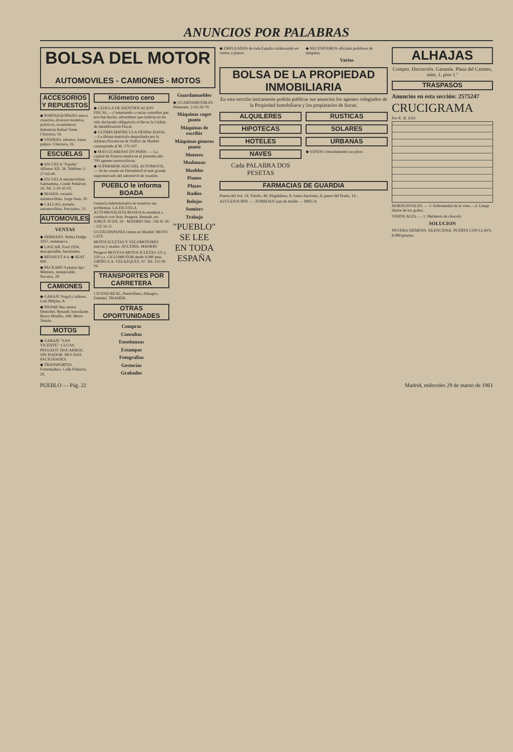ANUNCIOS POR PALABRAS
BOLSA DEL MOTOR
AUTOMOVILES - CAMIONES - MOTOS
ACCESORIOS Y REPUESTOS
◆ PORTAEQUIPAJES nueva creación, diversos modelos, prácticos, económicos. Industrias Rafael Yuste. Churruca, 16.
◆ VISERAS, adornos, lonas pulpos. Churruca, 16.
ESCUELAS
◆ ESCUELA "España" Alfonso XII, 58. Teléfono 2-27-62-44.
◆ ESCUELA automovilista Salmantina. Conde Peñalver, 24. Tel. 2-35-41-02.
◆ BOADA, escuela automovilista. Jorge Juan, 50.
◆ CALLAO, escuela automovilista. Preciados, 23.
AUTOMOVILES
VENTAS
◆ HERRANZ: Rubia Dodge 1957, seminueva.
◆ LASCAR: Ford 1954, descapotable, baratísimo.
◆ RENAULT 4-4. ◆ SEAT 600.
◆ PACKARD 9 plazas tipo Ministro, inmejorable. Navarra, 28.
CAMIONES
◆ GARAJE Nogal y talleres. Luis Mitjáns, 8.
◆ PHAME Reo motor Henschel, Renault, basculante. Bravo Murillo, 308. Metro Tetuán.
MOTOS
◆ GARAJE "SAN VICENTE": CLUAS. PEUGEOT. ISOCARROS. SIN FIADOR. MUCHAS FACILIDADES.
◆ TRANSPORTES Extremadura. Calle Palencia, 29.
Kilómetro cero
◆ CEDULA DE IDENTIFICACION FISCAL.—Contestando a varias consultas que nos han hecho, advertimos que todavía no ha sido declarado obligatorio el llevar la Cédula de Identificación Fiscal.
◆ ULTIMA MATRICULA DESPACHADA.—La última matrícula despachada por la Jefatura Provincial de Tráfico de Madrid corresponde al M. 270.247.
◆ MAS GUARDIAS EN PARIS. — La capital de Francia tendrá en el presente año 700 agentes motociclistas.
◆ SUPERMERCADO DEL AUTOMOVIL. — Se ha creado en Düsseldorf el más grande supermercado del automóvil de ocasión.
PUEBLO le informa BOADA
Gestoría Administrativa le resuelve sus problemas. LA ESCUELA AUTOMOVILISTA BOADA le enseñará a conducir con Seat, Peugeot, Renault, etc. JORGE JUAN, 50 - MADRID Tels. 236 91 36 - 235 56 11
GUZZI HISPANIA ventas en Madrid: MOTO CITY.
MOTOCICLETAS Y VELOMOTORES nuevas y usadas. AUCEMA. MADRID
Peugeot MOVESA MOTOCICLETAS 125 y 150 c.c. CICLOMOTOR desde 6.980 ptas. GRIÑO S.A. VELAZQUEZ, 97. Tel. 235 94 04
TRANSPORTES POR CARRETERA
CIUDAD REAL, Puertollano, Almagro, Daimiel. TRAMER.
OTRAS OPORTUNIDADES
Compras
Consultas
Enseñanzas
Estampas
Fotografías
Gestorías
Grabados
Guardamuebles
◆ GUARDAMUEBLES Matesanz. 2-43-26-79.
Máquinas coger punto
Máquinas de escribir
Máquinas géneros punto
Motores
Mudanzas
Muebles
Pianos
Plazos
Radios
Relojes
Somiers
Trabajo
"PUEBLO" SE LEE EN TODA ESPAÑA
◆ EMPLEADOS de toda España colaborando en ventas a plazos.
◆ NECESITAMOS oficiales pulidores de máquina.
Varios
BOLSA DE LA PROPIEDAD INMOBILIARIA
En esta sección únicamente podrán publicar sus anuncios los agentes colegiados de la Propiedad Inmobiliaria y los propietarios de fincas.
ALQUILERES
HIPOTECAS
HOTELES
NAVES
Cada PALABRA DOS PESETAS
RUSTICAS
SOLARES
URBANAS
◆ VENDO cómodamente sus pisos.
FARMACIAS DE GUARDIA
Puerta del Sol, 14; Toledo, 46; Magdalena, 8; Santa Apolonia, 6; paseo del Prado, 14...
AZULEJOS IRIS — ¡TORRIJAS! pan de molde — IMECA
ALHAJAS
Compro. Discreción. Garantía. Plaza del Carmen, núm. 1, piso 1.º
TRASPASOS
Anuncios en esta sección: 2575247
CRUCIGRAMA
Por K. B. ZAS
HORIZONTALES. — 1: Enfermedad de la vista.—2: Linaje ilustre de los godos.
VERTICALES. — 1: Metátesis de chocolá.
SOLUCION
NEVERA SIEMENS. SILENCIOSA. PUERTA CON LLAVE. 8.988 pesetas.
PUEBLO — Pág. 22 Madrid, miércoles 29 de marzo de 1961